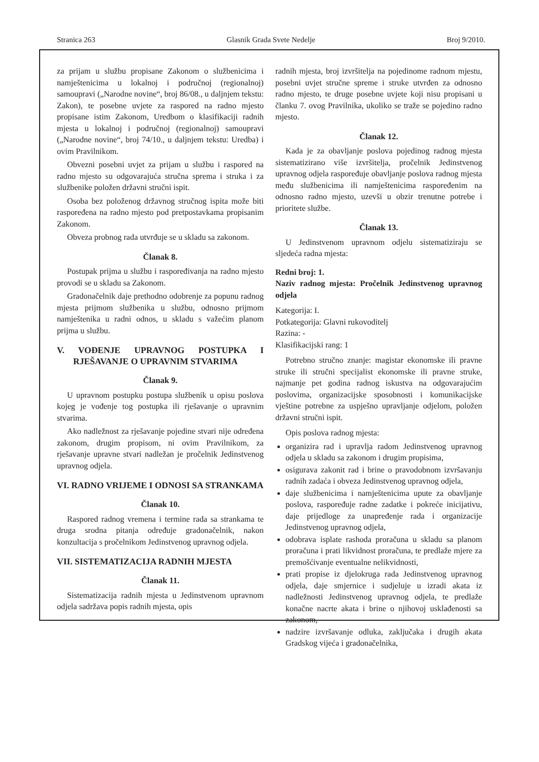Stranica 263 Glasnik Grada Svete Nedelje Broj 9/2010.
za prijam u službu propisane Zakonom o službenicima i namještenicima u lokalnoj i područnoj (regionalnoj) samoupravi („Narodne novine“, broj 86/08., u daljnjem tekstu: Zakon), te posebne uvjete za raspored na radno mjesto propisane istim Zakonom, Uredbom o klasifikaciji radnih mjesta u lokalnoj i područnoj (regionalnoj) samoupravi („Narodne novine“, broj 74/10., u daljnjem tekstu: Uredba) i ovim Pravilnikom.
Obvezni posebni uvjet za prijam u službu i raspored na radno mjesto su odgovarajuća stručna sprema i struka i za službenike položen državni stručni ispit.
Osoba bez položenog državnog stručnog ispita može biti raspoređena na radno mjesto pod pretpostavkama propisanim Zakonom.
Obveza probnog rada utvrđuje se u skladu sa zakonom.
Članak 8.
Postupak prijma u službu i raspoređivanja na radno mjesto provodi se u skladu sa Zakonom.
Gradonačelnik daje prethodno odobrenje za popunu radnog mjesta prijmom službenika u službu, odnosno prijmom namještenika u radni odnos, u skladu s važećim planom prijma u službu.
V. VOĐENJE UPRAVNOG POSTUPKA I RJEŠAVANJE O UPRAVNIM STVARIMA
Članak 9.
U upravnom postupku postupa službenik u opisu poslova kojeg je vođenje tog postupka ili rješavanje o upravnim stvarima.
Ako nadležnost za rješavanje pojedine stvari nije određena zakonom, drugim propisom, ni ovim Pravilnikom, za rješavanje upravne stvari nadležan je pročelnik Jedinstvenog upravnog odjela.
VI. RADNO VRIJEME I ODNOSI SA STRANKAMA
Članak 10.
Raspored radnog vremena i termine rada sa strankama te druga srodna pitanja određuje gradonačelnik, nakon konzultacija s pročelnikom Jedinstvenog upravnog odjela.
VII. SISTEMATIZACIJA RADNIH MJESTA
Članak 11.
Sistematizacija radnih mjesta u Jedinstvenom upravnom odjela sadržava popis radnih mjesta, opis
radnih mjesta, broj izvršitelja na pojedinome radnom mjestu, posebni uvjet stručne spreme i struke utvrđen za odnosno radno mjesto, te druge posebne uvjete koji nisu propisani u članku 7. ovog Pravilnika, ukoliko se traže se pojedino radno mjesto.
Članak 12.
Kada je za obavljanje poslova pojedinog radnog mjesta sistematizirano više izvršitelja, pročelnik Jedinstvenog upravnog odjela raspoređuje obavljanje poslova radnog mjesta među službenicima ili namještenicima raspoređenim na odnosno radno mjesto, uzevši u obzir trenutne potrebe i prioritete službe.
Članak 13.
U Jedinstvenom upravnom odjelu sistematiziraju se sljedeća radna mjesta:
Redni broj: 1.
Naziv radnog mjesta: Pročelnik Jedinstvenog upravnog odjela
Kategorija: I.
Potkategorija: Glavni rukovoditelj
Razina: -
Klasifikacijski rang: 1
Potrebno stručno znanje: magistar ekonomske ili pravne struke ili stručni specijalist ekonomske ili pravne struke, najmanje pet godina radnog iskustva na odgovarajućim poslovima, organizacijske sposobnosti i komunikacijske vještine potrebne za uspješno upravljanje odjelom, položen državni stručni ispit.
Opis poslova radnog mjesta:
organizira rad i upravlja radom Jedinstvenog upravnog odjela u skladu sa zakonom i drugim propisima,
osigurava zakonit rad i brine o pravodobnom izvršavanju radnih zadaća i obveza Jedinstvenog upravnog odjela,
daje službenicima i namještenicima upute za obavljanje poslova, raspoređuje radne zadatke i pokreće inicijativu, daje prijedloge za unapređenje rada i organizacije Jedinstvenog upravnog odjela,
odobrava isplate rashoda proračuna u skladu sa planom proračuna i prati likvidnost proračuna, te predlaže mjere za premošćivanje eventualne nelikvidnosti,
prati propise iz djelokruga rada Jedinstvenog upravnog odjela, daje smjernice i sudjeluje u izradi akata iz nadležnosti Jedinstvenog upravnog odjela, te predlaže konačne nacrte akata i brine o njihovoj usklađenosti sa zakonom,
nadzire izvršavanje odluka, zaključaka i drugih akata Gradskog vijeća i gradonačelnika,